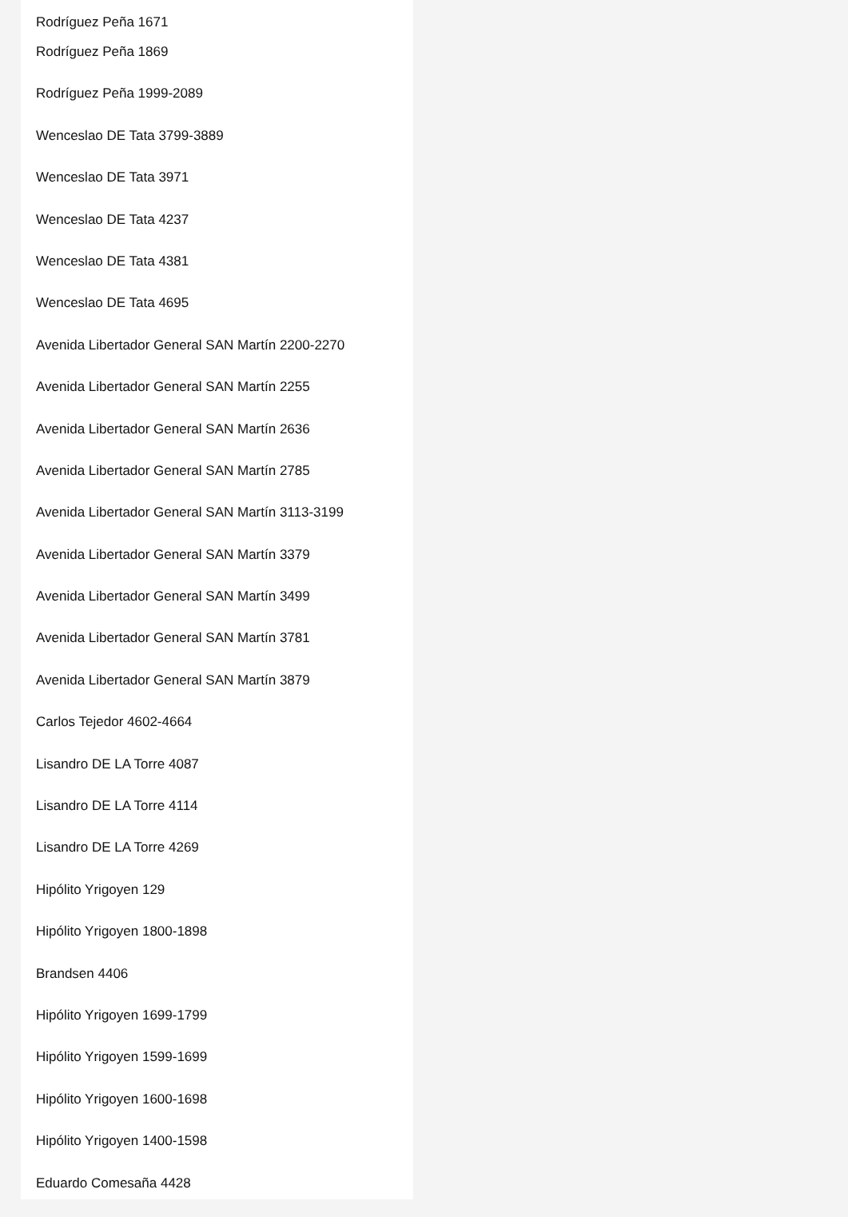Rodríguez Peña 1671
Rodríguez Peña 1869
Rodríguez Peña 1999-2089
Wenceslao DE Tata 3799-3889
Wenceslao DE Tata 3971
Wenceslao DE Tata 4237
Wenceslao DE Tata 4381
Wenceslao DE Tata 4695
Avenida Libertador General SAN Martín 2200-2270
Avenida Libertador General SAN Martín 2255
Avenida Libertador General SAN Martín 2636
Avenida Libertador General SAN Martín 2785
Avenida Libertador General SAN Martín 3113-3199
Avenida Libertador General SAN Martín 3379
Avenida Libertador General SAN Martín 3499
Avenida Libertador General SAN Martín 3781
Avenida Libertador General SAN Martín 3879
Carlos Tejedor 4602-4664
Lisandro DE LA Torre 4087
Lisandro DE LA Torre 4114
Lisandro DE LA Torre 4269
Hipólito Yrigoyen 129
Hipólito Yrigoyen 1800-1898
Brandsen 4406
Hipólito Yrigoyen 1699-1799
Hipólito Yrigoyen 1599-1699
Hipólito Yrigoyen 1600-1698
Hipólito Yrigoyen 1400-1598
Eduardo Comesaña 4428